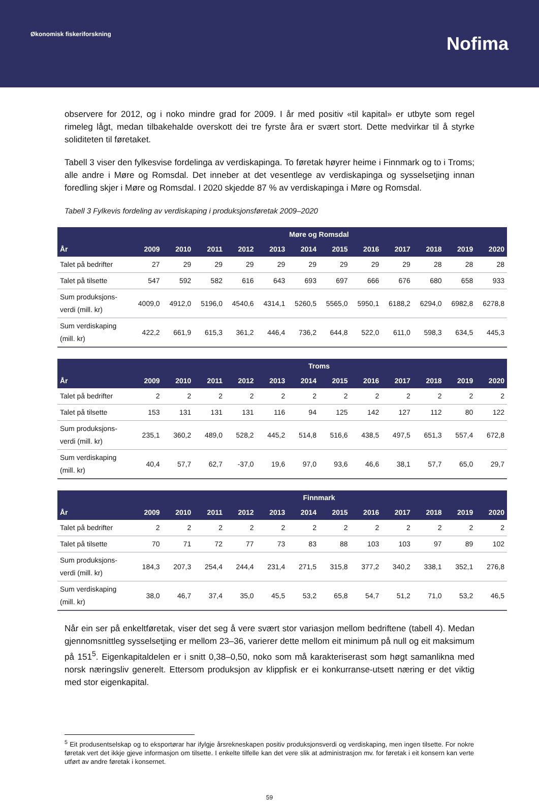Økonomisk fiskeriforskning
Nofima
observere for 2012, og i noko mindre grad for 2009. I år med positiv «til kapital» er utbyte som regel rimeleg lågt, medan tilbakehalde overskott dei tre fyrste åra er svært stort. Dette medvirkar til å styrke soliditeten til føretaket.
Tabell 3 viser den fylkesvise fordelinga av verdiskapinga. To føretak høyrer heime i Finnmark og to i Troms; alle andre i Møre og Romsdal. Det inneber at det vesentlege av verdiskapinga og sysselsetjing innan foredling skjer i Møre og Romsdal. I 2020 skjedde 87 % av verdiskapinga i Møre og Romsdal.
Tabell 3 Fylkevis fordeling av verdiskaping i produksjonsføretak 2009–2020
| | Møre og Romsdal | | | | | | | | | | | |
| --- | --- | --- | --- | --- | --- | --- | --- | --- | --- | --- | --- | --- |
| År | 2009 | 2010 | 2011 | 2012 | 2013 | 2014 | 2015 | 2016 | 2017 | 2018 | 2019 | 2020 |
| Talet på bedrifter | 27 | 29 | 29 | 29 | 29 | 29 | 29 | 29 | 29 | 28 | 28 | 28 |
| Talet på tilsette | 547 | 592 | 582 | 616 | 643 | 693 | 697 | 666 | 676 | 680 | 658 | 933 |
| Sum produksjons-verdi (mill. kr) | 4009,0 | 4912,0 | 5196,0 | 4540,6 | 4314,1 | 5260,5 | 5565,0 | 5950,1 | 6188,2 | 6294,0 | 6982,8 | 6278,8 |
| Sum verdiskaping (mill. kr) | 422,2 | 661,9 | 615,3 | 361,2 | 446,4 | 736,2 | 644,8 | 522,0 | 611,0 | 598,3 | 634,5 | 445,3 |
| | Troms | | | | | | | | | | | |
| --- | --- | --- | --- | --- | --- | --- | --- | --- | --- | --- | --- | --- |
| År | 2009 | 2010 | 2011 | 2012 | 2013 | 2014 | 2015 | 2016 | 2017 | 2018 | 2019 | 2020 |
| Talet på bedrifter | 2 | 2 | 2 | 2 | 2 | 2 | 2 | 2 | 2 | 2 | 2 | 2 |
| Talet på tilsette | 153 | 131 | 131 | 131 | 116 | 94 | 125 | 142 | 127 | 112 | 80 | 122 |
| Sum produksjons-verdi (mill. kr) | 235,1 | 360,2 | 489,0 | 528,2 | 445,2 | 514,8 | 516,6 | 438,5 | 497,5 | 651,3 | 557,4 | 672,8 |
| Sum verdiskaping (mill. kr) | 40,4 | 57,7 | 62,7 | -37,0 | 19,6 | 97,0 | 93,6 | 46,6 | 38,1 | 57,7 | 65,0 | 29,7 |
| | Finnmark | | | | | | | | | | | |
| --- | --- | --- | --- | --- | --- | --- | --- | --- | --- | --- | --- | --- |
| År | 2009 | 2010 | 2011 | 2012 | 2013 | 2014 | 2015 | 2016 | 2017 | 2018 | 2019 | 2020 |
| Talet på bedrifter | 2 | 2 | 2 | 2 | 2 | 2 | 2 | 2 | 2 | 2 | 2 | 2 |
| Talet på tilsette | 70 | 71 | 72 | 77 | 73 | 83 | 88 | 103 | 103 | 97 | 89 | 102 |
| Sum produksjons-verdi (mill. kr) | 184,3 | 207,3 | 254,4 | 244,4 | 231,4 | 271,5 | 315,8 | 377,2 | 340,2 | 338,1 | 352,1 | 276,8 |
| Sum verdiskaping (mill. kr) | 38,0 | 46,7 | 37,4 | 35,0 | 45,5 | 53,2 | 65,8 | 54,7 | 51,2 | 71,0 | 53,2 | 46,5 |
Når ein ser på enkeltføretak, viser det seg å vere svært stor variasjon mellom bedriftene (tabell 4). Medan gjennomsnittleg sysselsetjing er mellom 23–36, varierer dette mellom eit minimum på null og eit maksimum på 151<sup>5</sup>. Eigenkapitaldelen er i snitt 0,38–0,50, noko som må karakteriserast som høgt samanlikna med norsk næringsliv generelt. Ettersom produksjon av klippfisk er ei konkurranse-utsett næring er det viktig med stor eigenkapital.
<sup>5</sup> Eit produsentselskap og to eksportørar har ifylgje årsrekneskapen positiv produksjonsverdi og verdiskaping, men ingen tilsette. For nokre føretak vert det ikkje gjeve informasjon om tilsette. I enkelte tilfelle kan det vere slik at administrasjon mv. for føretak i eit konsern kan verte utført av andre føretak i konsernet.
59